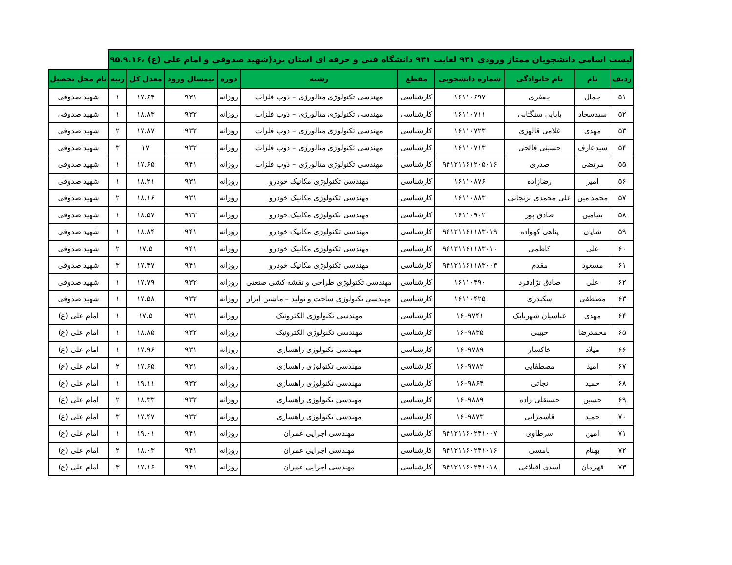| لیست اسامی دانشجویان ممتاز ورودی ۹۳۱ لغایت ۹۴۱ دانشگاه فنی و حرفه ای استان یزد(شهید صدوقی و امام علی (ع) ،۹۵.۹.۱۶ | | | | | | | | | | |
| --- | --- | --- | --- | --- | --- | --- | --- | --- | --- | --- |
| ردیف | نام | نام خانوادگی | شماره دانشجویی | مقطع | رشته | دوره | نیمسال ورود | معدل کل | رتبه | نام محل تحصیل |
| ۵۱ | جمال | جعفری | ۱۶۱۱۰۶۹۷ | کارشناسی | مهندسی تکنولوژی متالورژی – ذوب فلزات | روزانه | ۹۳۱ | ۱۷.۶۴ | ۱ | شهید صدوقی |
| ۵۲ | سیدسجاد | بابایی سنگتابی | ۱۶۱۱۰۷۱۱ | کارشناسی | مهندسی تکنولوژی متالورژی – ذوب فلزات | روزانه | ۹۳۲ | ۱۸.۸۳ | ۱ | شهید صدوقی |
| ۵۳ | مهدی | غلامی قالهری | ۱۶۱۱۰۷۲۳ | کارشناسی | مهندسی تکنولوژی متالورژی – ذوب فلزات | روزانه | ۹۳۲ | ۱۷.۸۷ | ۲ | شهید صدوقی |
| ۵۴ | سیدعارف | حسینی فالحی | ۱۶۱۱۰۷۱۳ | کارشناسی | مهندسی تکنولوژی متالورژی – ذوب فلزات | روزانه | ۹۳۲ | ۱۷ | ۳ | شهید صدوقی |
| ۵۵ | مرتضی | صدری | ۹۴۱۲۱۱۶۱۲۰۵۰۱۶ | کارشناسی | مهندسی تکنولوژی متالورژی – ذوب فلزات | روزانه | ۹۴۱ | ۱۷.۶۵ | ۱ | شهید صدوقی |
| ۵۶ | امیر | رضازاده | ۱۶۱۱۰۸۷۶ | کارشناسی | مهندسی تکنولوژی مکانیک خودرو | روزانه | ۹۳۱ | ۱۸.۲۱ | ۱ | شهید صدوقی |
| ۵۷ | محمدامین | علی محمدی بزنجانی | ۱۶۱۱۰۸۸۳ | کارشناسی | مهندسی تکنولوژی مکانیک خودرو | روزانه | ۹۳۱ | ۱۸.۱۶ | ۲ | شهید صدوقی |
| ۵۸ | بنیامین | صادق پور | ۱۶۱۱۰۹۰۲ | کارشناسی | مهندسی تکنولوژی مکانیک خودرو | روزانه | ۹۳۲ | ۱۸.۵۷ | ۱ | شهید صدوقی |
| ۵۹ | شایان | پناهی کهواده | ۹۴۱۲۱۱۶۱۱۸۳۰۱۹ | کارشناسی | مهندسی تکنولوژی مکانیک خودرو | روزانه | ۹۴۱ | ۱۸.۸۴ | ۱ | شهید صدوقی |
| ۶۰ | علی | کاظمی | ۹۴۱۲۱۱۶۱۱۸۳۰۱۰ | کارشناسی | مهندسی تکنولوژی مکانیک خودرو | روزانه | ۹۴۱ | ۱۷.۵ | ۲ | شهید صدوقی |
| ۶۱ | مسعود | مقدم | ۹۴۱۲۱۱۶۱۱۸۳۰۰۳ | کارشناسی | مهندسی تکنولوژی مکانیک خودرو | روزانه | ۹۴۱ | ۱۷.۴۷ | ۳ | شهید صدوقی |
| ۶۲ | علی | صادق نژادفرد | ۱۶۱۱۰۴۹۰ | کارشناسی | مهندسی تکنولوژی طراحی و نقشه کشی صنعتی | روزانه | ۹۳۲ | ۱۷.۷۹ | ۱ | شهید صدوقی |
| ۶۳ | مصطفی | سکندری | ۱۶۱۱۰۴۲۵ | کارشناسی | مهندسی تکنولوژی ساخت و تولید – ماشین ابزار | روزانه | ۹۳۲ | ۱۷.۵۸ | ۱ | شهید صدوقی |
| ۶۴ | مهدی | عباسیان شهربابک | ۱۶۰۹۷۴۱ | کارشناسی | مهندسی تکنولوژی الکترونیک | روزانه | ۹۳۱ | ۱۷.۵ | ۱ | امام علی (ع) |
| ۶۵ | محمدرضا | حبیبی | ۱۶۰۹۸۳۵ | کارشناسی | مهندسی تکنولوژی الکترونیک | روزانه | ۹۳۲ | ۱۸.۸۵ | ۱ | امام علی (ع) |
| ۶۶ | میلاد | خاکسار | ۱۶۰۹۷۸۹ | کارشناسی | مهندسی تکنولوژی راهسازی | روزانه | ۹۳۱ | ۱۷.۹۶ | ۱ | امام علی (ع) |
| ۶۷ | امید | مصطفایی | ۱۶۰۹۷۸۲ | کارشناسی | مهندسی تکنولوژی راهسازی | روزانه | ۹۳۱ | ۱۷.۶۵ | ۲ | امام علی (ع) |
| ۶۸ | حمید | نجاتی | ۱۶۰۹۸۶۴ | کارشناسی | مهندسی تکنولوژی راهسازی | روزانه | ۹۳۲ | ۱۹.۱۱ | ۱ | امام علی (ع) |
| ۶۹ | حسین | حسنقلی زاده | ۱۶۰۹۸۸۹ | کارشناسی | مهندسی تکنولوژی راهسازی | روزانه | ۹۳۲ | ۱۸.۳۳ | ۲ | امام علی (ع) |
| ۷۰ | حمید | قاسمزایی | ۱۶۰۹۸۷۳ | کارشناسی | مهندسی تکنولوژی راهسازی | روزانه | ۹۳۲ | ۱۷.۴۷ | ۳ | امام علی (ع) |
| ۷۱ | امین | سرطاوی | ۹۴۱۲۱۱۶۰۲۴۱۰۰۷ | کارشناسی | مهندسی اجرایی عمران | روزانه | ۹۴۱ | ۱۹.۰۱ | ۱ | امام علی (ع) |
| ۷۲ | بهنام | بامسی | ۹۴۱۲۱۱۶۰۲۴۱۰۱۶ | کارشناسی | مهندسی اجرایی عمران | روزانه | ۹۴۱ | ۱۸.۰۳ | ۲ | امام علی (ع) |
| ۷۳ | قهرمان | اسدی اقبلاغی | ۹۴۱۲۱۱۶۰۲۴۱۰۱۸ | کارشناسی | مهندسی اجرایی عمران | روزانه | ۹۴۱ | ۱۷.۱۶ | ۳ | امام علی (ع) |